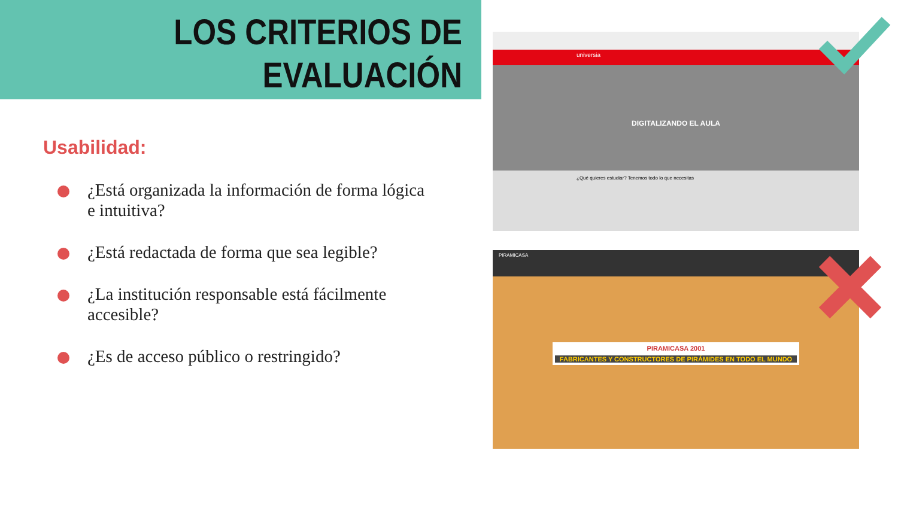LOS CRITERIOS DE
EVALUACIÓN
Usabilidad:
¿Está organizada la información de forma lógica e intuitiva?
¿Está redactada de forma que sea legible?
¿La institución responsable está fácilmente accesible?
¿Es de acceso público o restringido?
universia
DIGITALIZANDO EL AULA
¿Qué quieres estudiar? Tenemos todo lo que necesitas
PIRAMICASA
PIRAMICASA 2001
FABRICANTES Y CONSTRUCTORES DE PIRÁMIDES EN TODO EL MUNDO